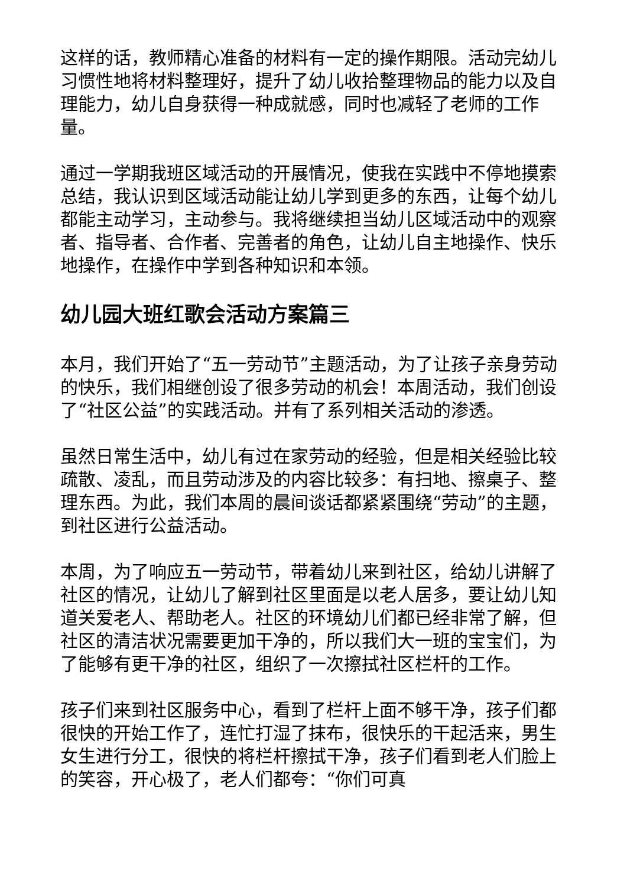这样的话，教师精心准备的材料有一定的操作期限。活动完幼儿习惯性地将材料整理好，提升了幼儿收拾整理物品的能力以及自理能力，幼儿自身获得一种成就感，同时也减轻了老师的工作量。
通过一学期我班区域活动的开展情况，使我在实践中不停地摸索总结，我认识到区域活动能让幼儿学到更多的东西，让每个幼儿都能主动学习，主动参与。我将继续担当幼儿区域活动中的观察者、指导者、合作者、完善者的角色，让幼儿自主地操作、快乐地操作，在操作中学到各种知识和本领。
幼儿园大班红歌会活动方案篇三
本月，我们开始了“五一劳动节”主题活动，为了让孩子亲身劳动的快乐，我们相继创设了很多劳动的机会！本周活动，我们创设了“社区公益”的实践活动。并有了系列相关活动的渗透。
虽然日常生活中，幼儿有过在家劳动的经验，但是相关经验比较疏散、凌乱，而且劳动涉及的内容比较多：有扫地、擦桌子、整理东西。为此，我们本周的晨间谈话都紧紧围绕“劳动”的主题，到社区进行公益活动。
本周，为了响应五一劳动节，带着幼儿来到社区，给幼儿讲解了社区的情况，让幼儿了解到社区里面是以老人居多，要让幼儿知道关爱老人、帮助老人。社区的环境幼儿们都已经非常了解，但社区的清洁状况需要更加干净的，所以我们大一班的宝宝们，为了能够有更干净的社区，组织了一次擦拭社区栏杆的工作。
孩子们来到社区服务中心，看到了栏杆上面不够干净，孩子们都很快的开始工作了，连忙打湿了抹布，很快乐的干起活来，男生女生进行分工，很快的将栏杆擦拭干净，孩子们看到老人们脸上的笑容，开心极了，老人们都夸：“你们可真